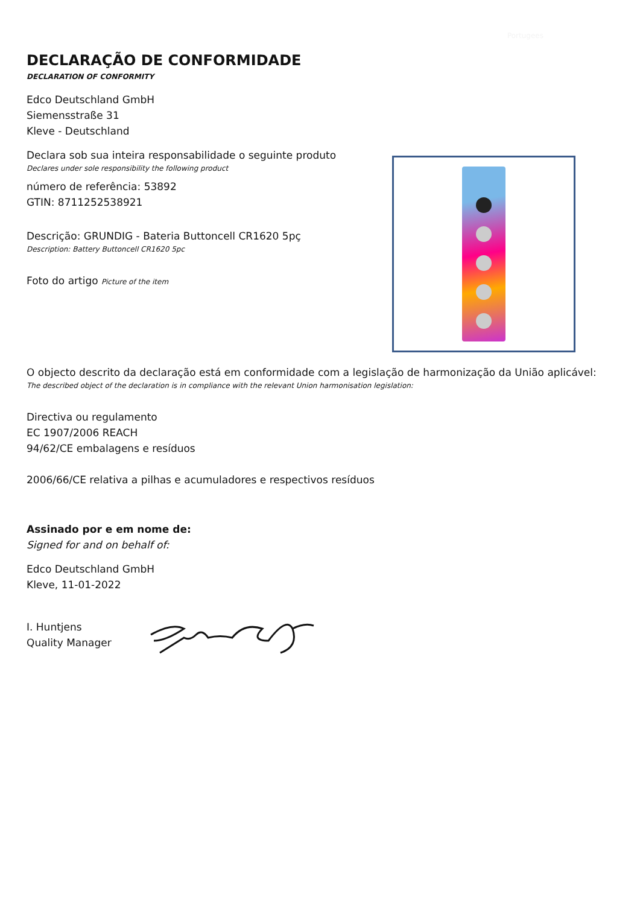Portugees
DECLARAÇÃO DE CONFORMIDADE
DECLARATION OF CONFORMITY
Edco Deutschland GmbH
Siemensstraße 31
Kleve - Deutschland
Declara sob sua inteira responsabilidade o seguinte produto
Declares under sole responsibility the following product
número de referência: 53892
GTIN: 8711252538921
Descrição: GRUNDIG - Bateria Buttoncell CR1620 5pç
Description: Battery Buttoncell CR1620 5pc
Foto do artigo Picture of the item
O objecto descrito da declaração está em conformidade com a legislação de harmonização da União aplicável:
The described object of the declaration is in compliance with the relevant Union harmonisation legislation:
Directiva ou regulamento
EC 1907/2006 REACH
94/62/CE embalagens e resíduos
2006/66/CE relativa a pilhas e acumuladores e respectivos resíduos
Assinado por e em nome de:
Signed for and on behalf of:
Edco Deutschland GmbH
Kleve, 11-01-2022
I. Huntjens
Quality Manager